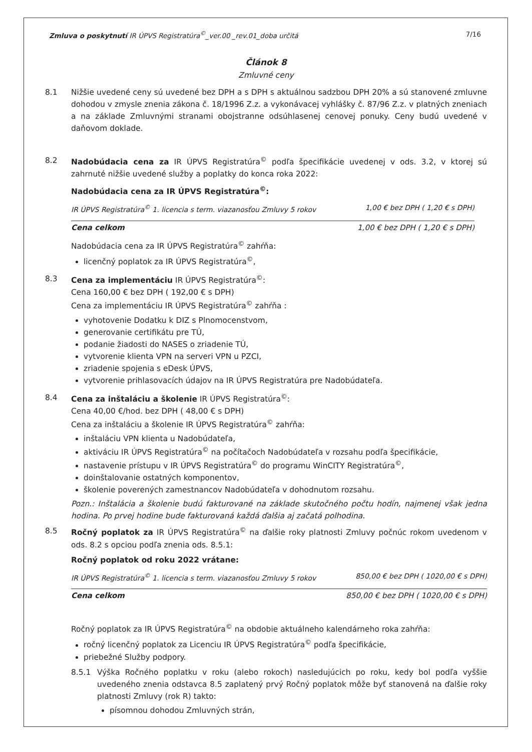Zmluva o poskytnutí IR ÚPVS Registratúra<sup>©</sup>_ver.00 _rev.01_doba určitá 7/16
Článok 8
Zmluvné ceny
8.1 Nižšie uvedené ceny sú uvedené bez DPH a s DPH s aktuálnou sadzbou DPH 20% a sú stanovené zmluvne dohodou v zmysle znenia zákona č. 18/1996 Z.z. a vykonávacej vyhlášky č. 87/96 Z.z. v platných zneniach a na základe Zmluvnými stranami obojstranne odsúhlasenej cenovej ponuky. Ceny budú uvedené v daňovom doklade.
8.2 Nadobúdacia cena za IR ÚPVS Registratúra<sup>©</sup> podľa špecifikácie uvedenej v ods. 3.2, v ktorej sú zahrnuté nižšie uvedené služby a poplatky do konca roka 2022:
Nadobúdacia cena za IR ÚPVS Registratúra<sup>©</sup>:
IR ÚPVS Registratúra<sup>©</sup> 1. licencia s term. viazanosťou Zmluvy 5 rokov 1,00 € bez DPH ( 1,20 € s DPH)
Cena celkom 1,00 € bez DPH ( 1,20 € s DPH)
Nadobúdacia cena za IR ÚPVS Registratúra<sup>©</sup> zahŕňa:
licenčný poplatok za IR ÚPVS Registratúra<sup>©</sup>,
8.3 Cena za implementáciu IR ÚPVS Registratúra<sup>©</sup>:
Cena 160,00 € bez DPH ( 192,00 € s DPH)
Cena za implementáciu IR ÚPVS Registratúra<sup>©</sup> zahŕňa :
vyhotovenie Dodatku k DIZ s Plnomocenstvom,
generovanie certifikátu pre TÚ,
podanie žiadosti do NASES o zriadenie TÚ,
vytvorenie klienta VPN na serveri VPN u PZCI,
zriadenie spojenia s eDesk ÚPVS,
vytvorenie prihlasovacích údajov na IR ÚPVS Registratúra pre Nadobúdateľa.
8.4 Cena za inštaláciu a školenie IR ÚPVS Registratúra<sup>©</sup>:
Cena 40,00 €/hod. bez DPH ( 48,00 € s DPH)
Cena za inštaláciu a školenie IR ÚPVS Registratúra<sup>©</sup> zahŕňa:
inštaláciu VPN klienta u Nadobúdateľa,
aktiváciu IR ÚPVS Registratúra<sup>©</sup> na počítačoch Nadobúdateľa v rozsahu podľa špecifikácie,
nastavenie prístupu v IR ÚPVS Registratúra<sup>©</sup> do programu WinCITY Registratúra<sup>©</sup>,
doinštalovanie ostatných komponentov,
školenie poverených zamestnancov Nadobúdateľa v dohodnutom rozsahu.
Pozn.: Inštalácia a školenie budú fakturované na základe skutočného počtu hodín, najmenej však jedna hodina. Po prvej hodine bude fakturovaná každá ďalšia aj začatá polhodina.
8.5 Ročný poplatok za IR ÚPVS Registratúra<sup>©</sup> na ďalšie roky platnosti Zmluvy počnúc rokom uvedenom v ods. 8.2 s opciou podľa znenia ods. 8.5.1:
Ročný poplatok od roku 2022 vrátane:
IR ÚPVS Registratúra<sup>©</sup> 1. licencia s term. viazanosťou Zmluvy 5 rokov 850,00 € bez DPH ( 1020,00 € s DPH)
Cena celkom 850,00 € bez DPH ( 1020,00 € s DPH)
Ročný poplatok za IR ÚPVS Registratúra<sup>©</sup> na obdobie aktuálneho kalendárneho roka zahŕňa:
ročný licenčný poplatok za Licenciu IR ÚPVS Registratúra<sup>©</sup> podľa špecifikácie,
priebežné Služby podpory.
8.5.1 Výška Ročného poplatku v roku (alebo rokoch) nasledujúcich po roku, kedy bol podľa vyššie uvedeného znenia odstavca 8.5 zaplatený prvý Ročný poplatok môže byť stanovená na ďalšie roky platnosti Zmluvy (rok R) takto:
písomnou dohodou Zmluvných strán,